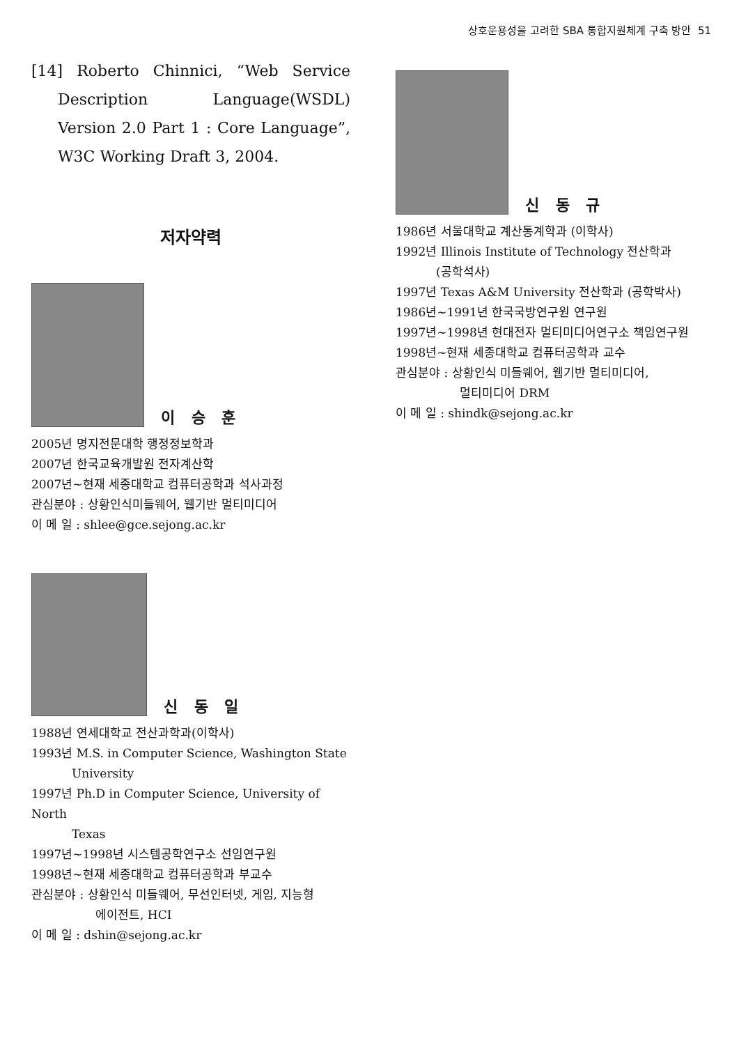상호운용성을 고려한 SBA 통합지원체계 구축 방안 51
[14] Roberto Chinnici, “Web Service Description Language(WSDL) Version 2.0 Part 1 : Core Language”, W3C Working Draft 3, 2004.
저자약력
이 승 훈
2005년 명지전문대학 행정정보학과
2007년 한국교육개발원 전자계산학
2007년~현재 세종대학교 컴퓨터공학과 석사과정
관심분야 : 상황인식미들웨어, 웹기반 멀티미디어
이 메 일 : shlee@gce.sejong.ac.kr
신 동 일
1988년 연세대학교 전산과학과(이학사)
1993년 M.S. in Computer Science, Washington State
University
1997년 Ph.D in Computer Science, University of North
Texas
1997년~1998년 시스템공학연구소 선임연구원
1998년~현재 세종대학교 컴퓨터공학과 부교수
관심분야 : 상황인식 미들웨어, 무선인터넷, 게임, 지능형
에이전트, HCI
이 메 일 : dshin@sejong.ac.kr
신 동 규
1986년 서울대학교 계산통계학과 (이학사)
1992년 Illinois Institute of Technology 전산학과
(공학석사)
1997년 Texas A&M University 전산학과 (공학박사)
1986년~1991년 한국국방연구원 연구원
1997년~1998년 현대전자 멀티미디어연구소 책임연구원
1998년~현재 세종대학교 컴퓨터공학과 교수
관심분야 : 상황인식 미들웨어, 웹기반 멀티미디어,
멀티미디어 DRM
이 메 일 : shindk@sejong.ac.kr